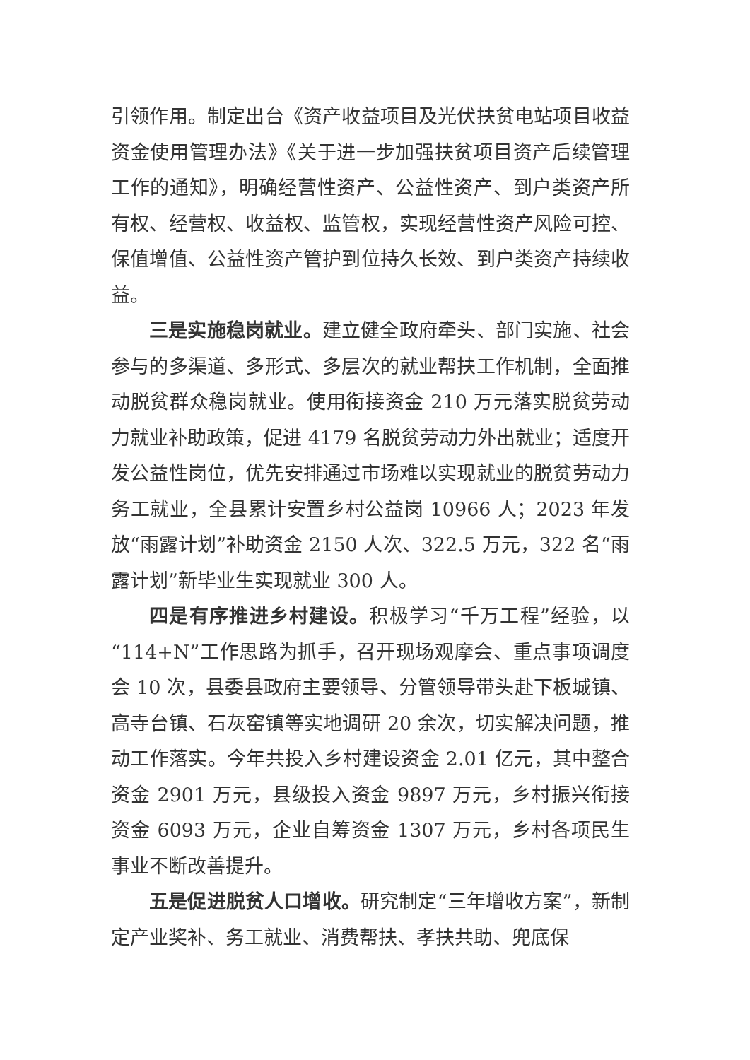引领作用。制定出台《资产收益项目及光伏扶贫电站项目收益资金使用管理办法》《关于进一步加强扶贫项目资产后续管理工作的通知》，明确经营性资产、公益性资产、到户类资产所有权、经营权、收益权、监管权，实现经营性资产风险可控、保值增值、公益性资产管护到位持久长效、到户类资产持续收益。
三是实施稳岗就业。建立健全政府牵头、部门实施、社会参与的多渠道、多形式、多层次的就业帮扶工作机制，全面推动脱贫群众稳岗就业。使用衔接资金 210 万元落实脱贫劳动力就业补助政策，促进 4179 名脱贫劳动力外出就业；适度开发公益性岗位，优先安排通过市场难以实现就业的脱贫劳动力务工就业，全县累计安置乡村公益岗 10966 人；2023 年发放“雨露计划”补助资金 2150 人次、322.5 万元，322 名“雨露计划”新毕业生实现就业 300 人。
四是有序推进乡村建设。积极学习“千万工程”经验，以“114+N”工作思路为抓手，召开现场观摩会、重点事项调度会 10 次，县委县政府主要领导、分管领导带头赴下板城镇、高寺台镇、石灰窑镇等实地调研 20 余次，切实解决问题，推动工作落实。今年共投入乡村建设资金 2.01 亿元，其中整合资金 2901 万元，县级投入资金 9897 万元，乡村振兴衔接资金 6093 万元，企业自筹资金 1307 万元，乡村各项民生事业不断改善提升。
五是促进脱贫人口增收。研究制定“三年增收方案”，新制定产业奖补、务工就业、消费帮扶、孝扶共助、兜底保